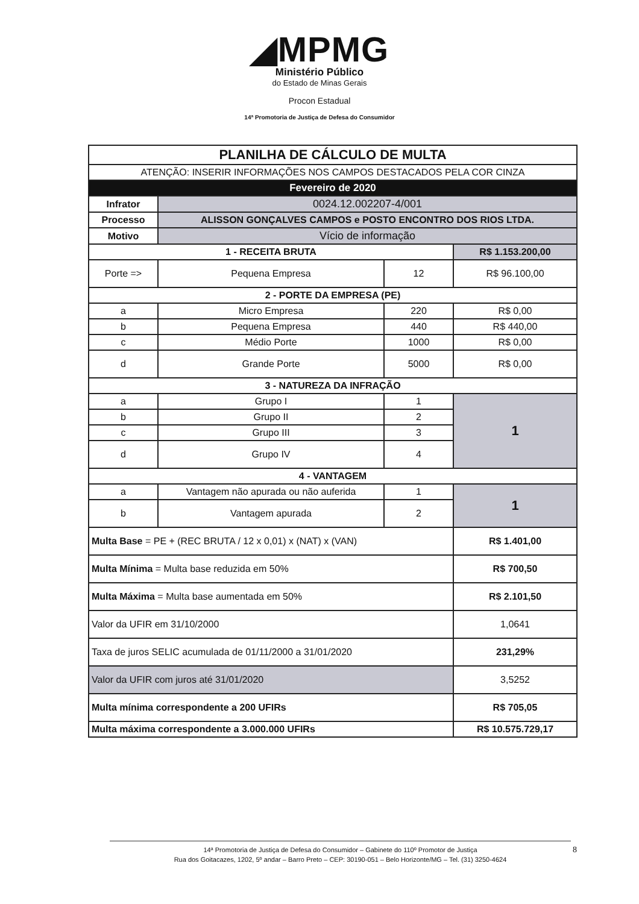◢MPMG
Ministério Público
do Estado de Minas Gerais
Procon Estadual
14ª Promotoria de Justiça de Defesa do Consumidor
| PLANILHA DE CÁLCULO DE MULTA | | | |
| ATENÇÃO: INSERIR INFORMAÇÕES NOS CAMPOS DESTACADOS PELA COR CINZA | | | |
| Fevereiro de 2020 | | | |
| Infrator | 0024.12.002207-4/001 | | |
| Processo | ALISSON GONÇALVES CAMPOS e POSTO ENCONTRO DOS RIOS LTDA. | | |
| Motivo | Vício de informação | | |
| 1 - RECEITA BRUTA | | | R$ 1.153.200,00 |
| Porte => | Pequena Empresa | 12 | R$ 96.100,00 |
| 2 - PORTE DA EMPRESA (PE) | | | |
| a | Micro Empresa | 220 | R$ 0,00 |
| b | Pequena Empresa | 440 | R$ 440,00 |
| c | Médio Porte | 1000 | R$ 0,00 |
| d | Grande Porte | 5000 | R$ 0,00 |
| 3 - NATUREZA DA INFRAÇÃO | | | |
| a | Grupo I | 1 | 1 |
| b | Grupo II | 2 | |
| c | Grupo III | 3 | |
| d | Grupo IV | 4 | |
| 4 - VANTAGEM | | | |
| a | Vantagem não apurada ou não auferida | 1 | 1 |
| b | Vantagem apurada | 2 | |
| Multa Base = PE + (REC BRUTA / 12 x 0,01) x (NAT) x (VAN) | | | R$ 1.401,00 |
| Multa Mínima = Multa base reduzida em 50% | | | R$ 700,50 |
| Multa Máxima = Multa base aumentada em 50% | | | R$ 2.101,50 |
| Valor da UFIR em 31/10/2000 | | | 1,0641 |
| Taxa de juros SELIC acumulada de 01/11/2000 a 31/01/2020 | | | 231,29% |
| Valor da UFIR com juros até 31/01/2020 | | | 3,5252 |
| Multa mínima correspondente a 200 UFIRs | | | R$ 705,05 |
| Multa máxima correspondente a 3.000.000 UFIRs | | | R$ 10.575.729,17 |
14ª Promotoria de Justiça de Defesa do Consumidor – Gabinete do 110º Promotor de Justiça
Rua dos Goitacazes, 1202, 5º andar – Barro Preto – CEP: 30190-051 – Belo Horizonte/MG – Tel. (31) 3250-4624
8